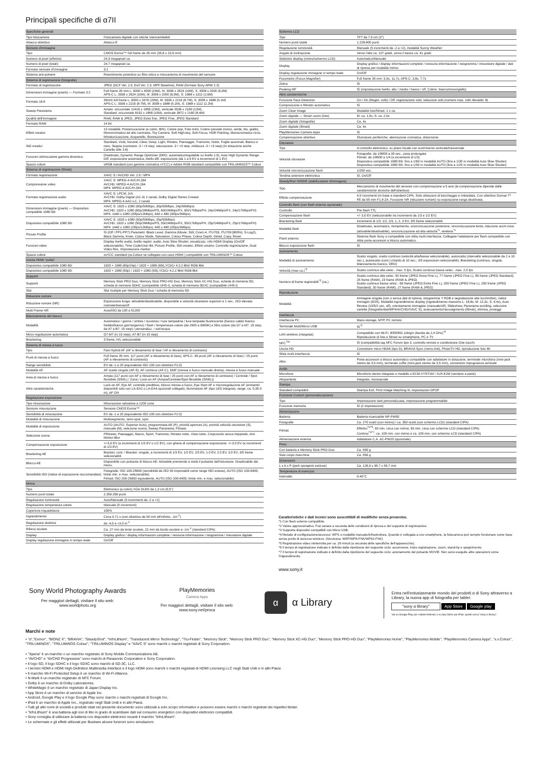Principali specifiche di α7II
| Specifiche generali | |
| Tipo fotocamera | Fotocamera digitale con ottiche intercambiabili |
| Attacco obiettivo | Attacco E |
| Sensore d'immagine | |
| Tipo | CMOS Exmor™ full frame da 35 mm (35,8 x 23,9 mm) |
| Numero di pixel (effettivi) | 24,3 megapixel ca. |
| Numero di pixel (totali) | 24,7 megapixel ca. |
| Formato sensore d'immagine | 3:2 |
| Sistema anti-polvere | Rivestimento protettivo su filtro ottico e meccanismo di movimento del sensore |
| Sistema di registrazione (fotografie) | |
| Formato di registrazione | JPEG (DCF Ver. 2.0, Exif Ver. 2.3, MPF Baseline), RAW (formato Sony ARW 2.3) |
| Dimensioni immagine (pixels) — Formato 3:2 | Full frame 35 mm L: 6000 x 4000 (24M), M: 3936 x 2624 (10M), S: 3008 x 2000 (6,0M) APS-C L: 3936 x 2624 (10M), M: 3008 x 2000 (6,0M), S: 1968 x 1312 (2,6M) |
| Formato 16:9 | 35mm full frame L: 6000 x 3376 (20M), M: 3936 x 2216 (8.7M), S: 3008 x 1688 (5.1M) APS-C L: 3936 x 2216 (8.7M), M: 3008 x 1688 (5.1M), S: 1968 x 1112 (2.2M) |
| Sweep Panorama | Ampio: orizzontale 12416 x 1856 (23M), verticale 5536 x 2160 (12M), Standard: orizzontale 8192 x 1856 (15M), verticale 3872 x 2160 (8,4M) |
| Qualità dell'immagine | RAW, RAW & JPEG, JPEG Extra fine, JPEG Fine, JPEG Standard |
| Formato RAW | 14 bit |
| Effetti creativi | 13 modalità: Posterizzazione (a colori, B/N), Colore pop, Foto retrò, Colore parziale (rosso, verde, blu, giallo), Monocromatico ad alto contrasto, Toy Camera, Soft High-key, Soft Focus, HDR Painting, Monocromatico ricco, Miniaturizzazione, Acquerello, Illustrazione |
| Stili creativi | Standard, Vivid, Neutral, Clear, Deep, Light, Ritratto, Paesaggio, Tramonto, Notte, Foglie autunnali, Bianco e nero, Seppia (contrasto -3 / +3 step; saturazione -3 / +3 step; nitidezza -3 / +3 step) (In dotazione anche Cartella stile 1-6) |
| Funzioni ottimizzatore gamma dinamica | Disattivato, Dynamic Range Optimiser (DRO, automatico/regolabile su livello 1-5), Auto High Dynamic Range: Diff. esposizione automatica, livello diff. esposizione (da 1 a 6 EV a incrementi di 1 EV) |
| Spazio colore | sRGB standard (con gamma cromatica sYCC) e Adobe RGB standard compatibile con TRILUMINOS™ Colour |
| Sistema di registrazione (filmati) | |
| Formato registrazione | XAVC S / AVCHD Ver. 2.0 / MP4 |
| Compressione video | XAVC S: MPEG-4 AVC/H.264 AVCHD: MPEG-4 AVC/H.264 MP4: MPEG-4 AVC/H.264 |
| Formato registrazione audio | XAVC S: LPCM, 2ch AVCHD: Dolby Digital (AC-3) 2 canali, Dolby Digital Stereo Creator MP4: MPEG-4 AAC-LC, 2 canali |
| Dimensioni immagine (pixels) — Dispositivo compatibile 1080 60i | XAVC S: 1920 x 1080 (60p/50Mbps, 30p/50Mbps, 24p/50Mbps) AVCHD: 1920 x 1080 (60p/28Mbps/PS, 60i/24Mbps/FX, 60i/17Mbps/FH, 24p/24Mbps/FX, 24p/17Mbps/FH) MP4: 1440 x 1080 (30fps/12Mbps), 640 x 480 (30fps/3Mbps) |
| Dispositivo compatibile 1080 50i | XAVC S: 1920 x 1080 (50p/50Mbps, 25p/50Mbps) AVCHD: 1920 x 1080 (50p/28Mbps/PS, 50i/24Mbps/FX, 50i/17Mbps/FH, 25p/24Mbps/FX, 25p/17Mbps/FH) MP4: 1440 x 1080 (25fps/12Mbps), 640 x 480 (25fps/3Mbps) |
| Picture Profile | Sì (Off / PP1-PP7) Parametri: Black Level, Gamma (Movie, Still, Cine1-4, ITU709, ITU709 [800%], S-Log2), Black Gamma, Knee, Colour Mode, Saturation, Colour Phase, Colour Depth, Detail, Copy, Reset |
| Funzioni video | Display livello audio, livello registr. audio, Auto Slow Shutter, visualizzaz. info HDMI Display (On/Off selezionabile), Time Code/User Bit, Picture Profile, Stili creativi, Effetti creativi, Controllo registrazione, Dual Video Rec, Impostazione marker |
| Spazio colore | xvYCC standard (xv.Colour se collegato con cavo HDMI ) compatibile con TRILUMINOS™ Colour |
| Uscita HDMI "pulita" | |
| Dispositivo compatibile 1080 60i | 1920 × 1080 (60p/24p) / 1920 × 1080 (60i),YCbCr 4:2:2 8bit/ RGB 8bit |
| Dispositivo compatibile 1080 50i | 1920 × 1080 (50p) / 1920 × 1080 (50i),YCbCr 4:2:2 8bit/ RGB 8bit |
| Supporti | |
| Supporti | Memory Stick PRO Duo, Memory Stick PRO-HG Duo, Memory Stick XC-HG Duo, scheda di memoria SD, scheda di memoria SDHC (compatibile UHS-I), scheda di memoria SDXC (compatibile UHS-I) |
| Slot | Slot multiplo per Memory Stick Duo / scheda di memoria SD |
| Riduzione rumore | |
| Riduzione rumore (NR) | Esposizione lunga: attivabile/disattivabile, disponibile a velocità otturatore superiori a 1 sec., ISO elevata: normale/bassa/off |
| Multi Frame NR | Auto/ISO da 100 a 51200 |
| Bilanciamento del bianco | |
| Modalità | Automatico / giorno / ombra / nuvoloso / luce lampadina / luce lampada fluorescente (bianco caldo/ bianco freddo/bianco giorno/giorno) / flash / temperatura colore (da 2500 a 9900K) e filtro colore (da G7 a M7: 15 step, da A7 a B7: 15 step) / personalizz. / sott'acqua |
| Micro regolazione automatica | G7-M7 (in 15 step), A7-B7 (in 15 step) |
| Bracketing | 3 frame, H/L selezionabile |
| Sistema di messa a fuoco | |
| Tipo | Fast Hybrid AF (AF a rilevamento di fase / AF a rilevamento di contrasto) |
| Punti di messa a fuoco | Full frame 35 mm: 117 punti (AF a rilevamento di fase), APS-C: 99 punti (AF a rilevamento di fase) / 25 punti (AF a rilevamento di contrasto) |
| Range sensibilità | EV da -1 a 20 (equivalente ISO 100 con obiettivo F2.0) |
| Modalità AF | AF scatto singolo (AF-S), AF continuo (AF-C), DMF (messa a fuoco manuale diretta), messa a fuoco manuale |
| Area di messa a fuoco | Ampia (117 punti con AF a rilevamento di fase / 25 punti con AF a rilevamento di contrasto) / Centrale / Spot flessibile (S/M/L) / Zona / Lock-on AF (Ampia/Centrale/Spot flessibile (S/M/L)) |
| Altre caratteristiche | Lock-on AF, Eye AF, controllo predittivo, blocco messa a fuoco; Eye-Start AF e microregolazione AF (entrambi disponibili solo con LA-EA2 o LA-EA4 opzionali collegati), illuminatore AF (tipo LED integrato, range: ca. 0,30-3 m), AF ON |
| Regolazione esposizione | |
| Tipo misurazione | Misurazione valutativa a 1200 zone |
| Sensore misurazione | Sensore CMOS Exmor™ |
| Sensibilità di misurazione | EV da -1 a 20 (equivalente ISO 100 con obiettivo F2.0) |
| Modalità di misurazione | Multisegmento, semi-spot, spot |
| Modalità di esposizione | AUTO (iAUTO, Superior Auto), programmata AE (P), priorità apertura (A), priorità velocità otturatore (S), manuale (M), selezione scena, Sweep Panorama, Filmato |
| Selezione scena | PRitratto, Paesaggio, Macro, Sport, Tramonto, Ritratto notte, Vista notte, Crepuscolo senza treppiede, Anti Motion Blur |
| Compensazione esposizione | +/-5,0 EV (a incrementi di 1/3 EV o 1/2 EV), con ghiera di compensazione esposizione: +/-3.0 EV (a incrementi di 1/3 EV) |
| Bracketing AE | Bracket: cont. / Bracket: singolo, a incrementi di 1/3 EV, 1/2 EV, 2/3 EV, 1.0 EV, 2.0 EV, 3.0 EV, 3/5 frame selezionabili |
| Blocco AE | Disponibile con pulsante di blocco AE. Attivabile premendo a metà il pulsante dell'otturatore. Disattivabile dal menu. |
| Sensibilità ISO (indice di esposizione raccomandato) | Fotografie: ISO 100-25600 (sensibilità da ISO 50 impostabili come range ISO esteso), AUTO (ISO 100-6400, limite min. e max. selezionabile) Filmati: ISO 200-25600 equivalente, AUTO (ISO 200-6400, limite min. e max. selezionabile) |
| Mirino | |
| Tipo | Elettronico (a colori) XGA OLED da 1,3 cm (0,5") |
| Numero punti totale | 2.359.296 punti |
| Regolazione luminosità | Auto/Manuale (5 incrementi da -2 a +2) |
| Regolazione temperatura colore | Manuale (5 incrementi) |
| Copertura inquadratura | 100% |
| Ingrandimento | Circa 0,71 x (con obiettivo da 50 mm all'infinito, -1m<sup>-1</sup>) |
| Regolazione diottrica | da -4,0 a +3,0 m<sup>-1</sup> |
| Rilievo oculare | Ca. 27 mm da lente oculare, 22 mm da bordo oculare a -1m<sup>-1</sup> (standard CIPA) |
| Display | Display grafico / display informazioni complete / nessuna informazione / istogramma / misuratore digitale |
| Display regolazione immagine in tempo reale | On/Off |
| Schermo LCD | |
| Tipo | TFT da 7,5 cm (3") |
| Numero punti totale | 1.228.800 punti |
| Regolazione luminosità | Manuale (5 incrementi da -2 a +2), modalità Sunny Weather |
| Angolo di inclinazione | Verso l'alto ca. 107 gradi, verso il basso ca. 41 gradi |
| Selettore display (mirino/schermo LCD) | Automatico/Manuale |
| Display | Display grafico / display informazioni complete / nessuna informazione / istogramma / misuratore digitale / dati di ripresa per modalità mirino |
| Display regolazione immagine in tempo reale | On/Off |
| Focometro (Focus Magnifier) | Full frame 35 mm: 5,9x, 11,7x, APS-C: 3,8x, 7,7x |
| Zebra | Sì |
| Peaking MF | Sì (impostazione livello: alto / medio / basso / off, Colore: bianco/rosso/giallo) |
| Altre caratteristiche | |
| Funzione Face Detection | On / On (Regist. volti) / Off, registrazione volti, selezione volti (numero max. volti rilevabili: 8) |
| Composizione e Ritratto automatico | Sì |
| Zoom Clear Image | Modalità foto/filmati: 2 x ca. |
| Zoom digitale — Smart zoom (foto) | M: ca. 1,5x, S: ca. 2,0x |
| Zoom digitale (fotografie) | Ca. 4x |
| Zoom digitale (filmati) | Ca. 4x |
| PlayMemories Camera Apps | Sì |
| Compensazione obiettivo | Sfumature periferiche, aberrazione cromatica, distorsione |
| Otturatore | |
| Tipo | A controllo elettronico, su piano focale con scorrimento verticale/trasversale |
| Velocità otturatore | Fotografie: da 1/8000 a 30 sec., posa prolungata Filmati: da 1/8000 a 1/4 (a incrementi di 1/3) Dispositivo compatibile 1080 60i: fino a 1/60 in modalità AUTO (fino a 1/30 in modalità Auto Slow Shutter) Dispositivo compatibile 1080 50i: fino a 1/50 in modalità AUTO (fino a 1/25 in modalità Auto Slow Shutter) |
| Velocità sincronizzazione flash | 1/250 sec. |
| Tendina anteriore elettronica | Sì, On/Off |
| SteadyShot INSIDE (stabilizzatore d'immagine) | |
| Tipo | Meccanismo di movimento del sensore con compensazione a 5 assi (la compensazione dipende dalle caratteristiche tecniche dell'obiettivo) |
| Effetto compensazione | 4,5 incrementi (In base a standard CIPA. Solo vibrazioni di beccheggio e imbardata. Con obiettivo Sonnar T* FE da 55 mm F1.8 ZA. Funzione NR (riduzione rumore) su esposizione lunga disattivata. |
| Controllo flash (con flash esterno opzionale) | |
| Controllo | Pre-flash TTL |
| Compensazione flash | +/- 3,0 EV (selezionabile tra incrementi da 1/3 e 1/2 EV) |
| Bracketing flash | Incrementi di 1/3, 1/2, 2/3, 1, 2, 3 EV, 3/5 frame selezionabili |
| Modalità flash | Disattivato, automatico, riempimento, sincronizzazione posteriore, sincronizzazione lenta, riduzione occhi rossi (attivabile/disattivabile), sincronizzazione ad alta velocità<sup>*1</sup>, wireless<sup>*1</sup> |
| Flash esterno | Sistema flash Sony α compatibile con slitta multi-interfaccia. Collegare l'adattatore per flash compatibile con slitta porta-accessori a blocco automatico. |
| Blocco esposizione flash | Sì |
| Azionamento | |
| Modalità di azionamento | Scatto singolo, scatto continuo (velocità alta/bassa selezionabile), autoscatto (intervallo selezionabile da 2 a 10 sec.), autoscatto (cont.) (ritardo di 10 sec.; 3/5 esposizioni selezionabili), Bracketing (continuo, singolo, bilanciamento bianco, DRO) |
| Velocità (max ca.)<sup>*2</sup> | Scatto continuo alta veloc.: max. 5 fps, Scatto continuo bassa veloc.: max. 2,5 fps |
| Numero di frame registrabili<sup>*2</sup> (ca.) | Scatto continuo alta veloc: 50 frame (JPEG Extra Fine L), 77 frame (JPEG Fine L), 80 frame (JPEG Standard), 25 frame (RAW), 23 frame (RAW & JPEG) Scatto continuo bassa veloc.: 69 frame (JPEG Extra Fine L), 200 frame (JPEG Fine L), 200 frame (JPEG Standard), 30 frame (RAW), 27 frame (RAW & JPEG) |
| Riproduzione | |
| Modalità | Immagine singola (con o senza dati di ripresa, istogramma Y RGB e segnalazione alte luci/ombre), indice immagini (9/25), Modalità ingrandimento display (ingrandimento massimo L: 18,8x, M: 12,3x, S: 9,4x), Auto Review (10/5/2 sec, off), orientamento immagine (manuale/off), Slideshow, Panorama scrolling, selezione cartella (fotografie/dati/MP4/AVCHD/XAVC S), avanzamento/riavvolgimento (filmati), elimina, proteggi |
| Interfaccia | |
| Interfaccia PC | Mass-storage, MTP, PC remoto |
| Terminale Multi/Micro USB | Sì<sup>*3</sup> |
| LAN wireless (integrata) | Compatibile con Wi-Fi, IEEE802.11b/g/n (banda da 2,4 GHz)<sup>*4</sup> Riproduzione di foto e filmati su smartphone, PC e TV |
| NFC<sup>TM</sup> | Sì (compatibilità tag NFC Forum tipo 3, controllo remoto e condivisione One-touch) |
| Uscita HD | Connettore micro HDMI (tipo D), BRAVIA Sync (menu link), PhotoTV HD, riproduzione foto 4K |
| Slitta multi-interfaccia | Sì |
| Altro | Porta-accessori a blocco automatico compatibile con adattatore in dotazione, terminale microfono (mini-jack stereo da 3,5 mm), terminale cuffie (mini-jack stereo da 3,5 mm), connettore impugnatura verticale |
| Audio | |
| Microfono | Microfono stereo integrato o modello o ECM-XYST1M / XLR-K2M (venduto a parte) |
| Altoparlante | Integrato, monoaurale |
| Stampa | |
| Standard compatibili | Stampa Exif, Print Image Matching III, impostazioni DPOF |
| Funzione Custom (personalizzazione) | |
| Tipo | Impostazione tasti personalizzata, impostazione programmabile |
| Funzione memoria | Sì (2 impostazioni) |
| Alimentazione | |
| Batteria | Batteria ricaricabile NP-FW50 |
| Fotografie | Ca. 270 scatti (con mirino) / ca. 350 scatti (con schermo LCD) (standard CIPA) |
| Filmati | Effettivi<sup>*5/*6</sup>: 60 min. circa con mirino, 65 min. circa con schermo LCD (standard CIPA) Continui<sup>*5/*7</sup>: ca. 100 min. con mirino e ca. 100 min. con schermo LCD (standard CIPA) |
| Alimentazione esterna | Adattatore C.A. AC-PW20 (opzionale) |
| Peso | |
| Con batteria e Memory Stick PRO Duo | Ca. 599 g |
| Solo corpo macchina | Ca. 556 g |
| Dimensioni | |
| L x A x P (parti sporgenti escluse) | Ca. 126,9 x 95,7 x 59,7 mm |
| Temperatura di esercizio | |
| Intervallo | 0-40°C |
Caratteristiche e dati tecnici sono suscettibili di modifiche senza preavviso.
*1 Con flash esterno compatibile.
*2 Valore approssimativo. Può variare a seconda delle condizioni di ripresa e del supporto di registrazione.
*3 Supporta dispositivi compatibili con Micro USB.
*4 Metodo di configurazione/accesso: WPS o modalità manuale/infrastruttura. Quando è collegata a uno smartphone, la fotocamera può sempre funzionare come base senza punto di accesso wireless. (Sicurezza: WEP/WPA-PSK/WPA2-PSK)
*5 Registrazione video ininterrotta per ca. 29 minuti (a seconda delle specifiche dell'apparecchio).
*6 Il tempo di registrazione indicato è definito dalla ripetizione del seguente ciclo: accensione, inizio registrazione, zoom, stand-by e spegnimento.
*7 Il tempo di registrazione indicato è definito dalla ripetizione del seguente ciclo: azionamento del pulsante MOVIE. Non sono eseguite altre operazioni come l'ingrandimento.
www.sony.it
Sony World Photography Awards
Per maggiori dettagli, visitare il sito web: www.worldphoto.org
PlayMemories
Camera Apps
Per maggiori dettagli, visitare il sito web: www.sony.net/pmca
α
α Library
Entra nell'entusiasmante mondo dei prodotti α di Sony attraverso α Library, la nuova app di fotografia per tablet.
"sony α library" App Store Google play
Vai su Google Play per i tablet Android, o su App Store per iPad, quindi cerca "sony α library".
Marchi e note
• "α","Exmor", "BIONZ X", "BRAVIA", "SteadyShot", "InfoLithium", "Translucent Mirror Technology", "Tru-Finder", "Memory Stick", "Memory Stick PRO Duo", "Memory Stick XC-HG Duo", "Memory Stick PRO-HG Duo", "PlayMemories Home", "PlayMemories Mobile", "PlayMemories Camera Apps", "x.v.Colour", "TRILUMINOS", "TRILUMINOS Colour", "TRILUMINOS Display" e "XAVC S" sono marchi o marchi registrati di Sony Corporation.
• "Xperia" è un marchio o un marchio registrato di Sony Mobile Communications AB.
• "AVCHD" e "AVCHD Progressive" sono marchi di Panasonic Corporation e Sony Corporation.
• Il logo SD, il logo SDHC e il logo SDXC sono marchi di SD-3C, LLC.
• I termini HDMI e HDMI High-Definition Multimedia Interface e il logo HDMI sono marchi o marchi registrati di HDMI Licensing LLC negli Stati Uniti e in altri Paesi.
• Il marchio Wi-Fi Protected Setup è un marchio di Wi-Fi Alliance.
• N-Mark è un marchio registrato di NFC Forum.
• Dolby è un marchio di Dolby Laboratories.
• WhiteMagic è un marchio registrato di Japan Display Inc.
• App Store è un marchio di servizio di Apple Inc.
• Android, Google Play e il logo Google Play sono marchi o marchi registrati di Google Inc.
• iPad è un marchio di Apple Inc., registrato negli Stati Uniti e in altri Paesi.
• Tutti gli altri nomi di società e prodotti citati nel presente documento sono utilizzati a solo scopo informativo e possono essere marchi o marchi registrati dei rispettivi titolari.
• "InfoLithium" è una batteria agli ioni di litio in grado di scambiare dati sul consumo energetico con dispositivi elettronici compatibili.
• Sony consiglia di utilizzare la batteria con dispositivi elettronici recanti il marchio "InfoLithium".
• Le schermate e gli effetti utilizzati per illustrare alcune funzioni sono simulazioni.